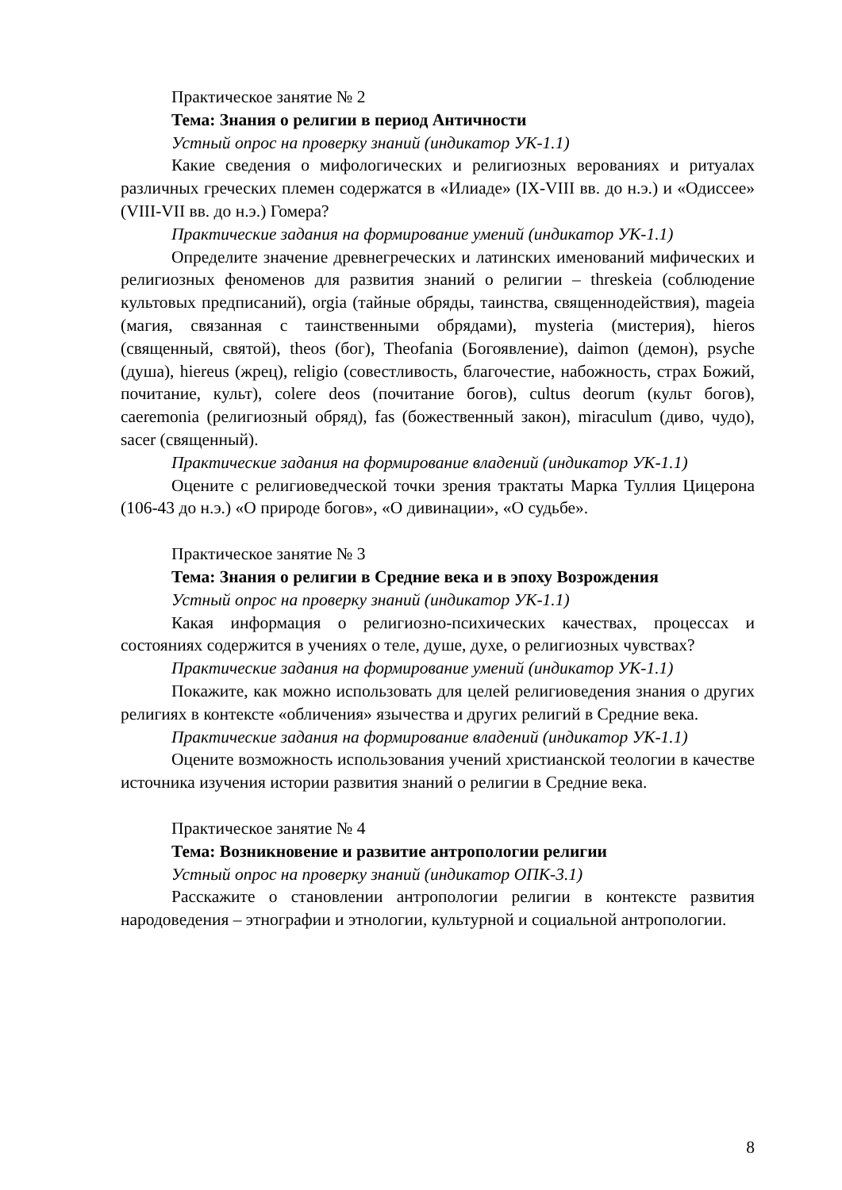Практическое занятие № 2
Тема: Знания о религии в период Античности
Устный опрос на проверку знаний (индикатор УК-1.1)
Какие сведения о мифологических и религиозных верованиях и ритуалах различных греческих племен содержатся в «Илиаде» (IX-VIII вв. до н.э.) и «Одиссее» (VIII-VII вв. до н.э.) Гомера?
Практические задания на формирование умений (индикатор УК-1.1)
Определите значение древнегреческих и латинских именований мифических и религиозных феноменов для развития знаний о религии – threskeia (соблюдение культовых предписаний), orgia (тайные обряды, таинства, священнодействия), mageia (магия, связанная с таинственными обрядами), mysteria (мистерия), hieros (священный, святой), theos (бог), Theofania (Богоявление), daimon (демон), psyche (душа), hiereus (жрец), religio (совестливость, благочестие, набожность, страх Божий, почитание, культ), colere deos (почитание богов), cultus deorum (культ богов), caeremonia (религиозный обряд), fas (божественный закон), miraculum (диво, чудо), sacer (священный).
Практические задания на формирование владений (индикатор УК-1.1)
Оцените с религиоведческой точки зрения трактаты Марка Туллия Цицерона (106-43 до н.э.) «О природе богов», «О дивинации», «О судьбе».
Практическое занятие № 3
Тема: Знания о религии в Средние века и в эпоху Возрождения
Устный опрос на проверку знаний (индикатор УК-1.1)
Какая информация о религиозно-психических качествах, процессах и состояниях содержится в учениях о теле, душе, духе, о религиозных чувствах?
Практические задания на формирование умений (индикатор УК-1.1)
Покажите, как можно использовать для целей религиоведения знания о других религиях в контексте «обличения» язычества и других религий в Средние века.
Практические задания на формирование владений (индикатор УК-1.1)
Оцените возможность использования учений христианской теологии в качестве источника изучения истории развития знаний о религии в Средние века.
Практическое занятие № 4
Тема: Возникновение и развитие антропологии религии
Устный опрос на проверку знаний (индикатор ОПК-3.1)
Расскажите о становлении антропологии религии в контексте развития народоведения – этнографии и этнологии, культурной и социальной антропологии.
8